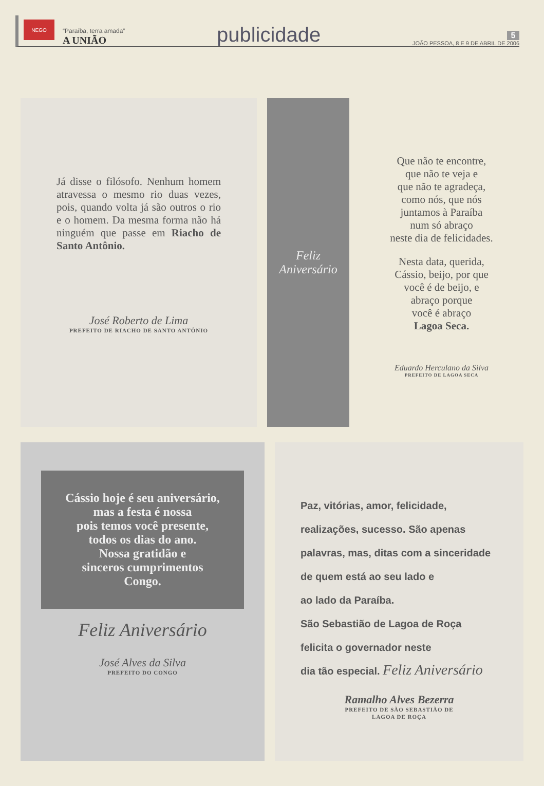NEGO
“Paraíba, terra amada”
A UNIÃO
publicidade
5
JOÃO PESSOA, 8 E 9 DE ABRIL DE 2006
Já disse o filósofo. Nenhum homem atravessa o mesmo rio duas vezes, pois, quando volta já são outros o rio e o homem. Da mesma forma não há ninguém que passe em Riacho de Santo Antônio.
José Roberto de Lima
PREFEITO DE RIACHO DE SANTO ANTÔNIO
Feliz Aniversário
Que não te encontre,
que não te veja e
que não te agradeça,
como nós, que nós
juntamos à Paraíba
num só abraço
neste dia de felicidades.
Nesta data, querida,
Cássio, beijo, por que
você é de beijo, e
abraço porque
você é abraço
Lagoa Seca.
Eduardo Herculano da Silva
PREFEITO DE LAGOA SECA
Cássio hoje é seu aniversário,
mas a festa é nossa
pois temos você presente,
todos os dias do ano.
Nossa gratidão e
sinceros cumprimentos
Congo.
Feliz Aniversário
José Alves da Silva
PREFEITO DO CONGO
Paz, vitórias, amor, felicidade,
realizações, sucesso. São apenas
palavras, mas, ditas com a sinceridade
de quem está ao seu lado e
ao lado da Paraíba.
São Sebastião de Lagoa de Roça
felicita o governador neste
dia tão especial. Feliz Aniversário
Ramalho Alves Bezerra
PREFEITO DE SÃO SEBASTIÃO DE
LAGOA DE ROÇA